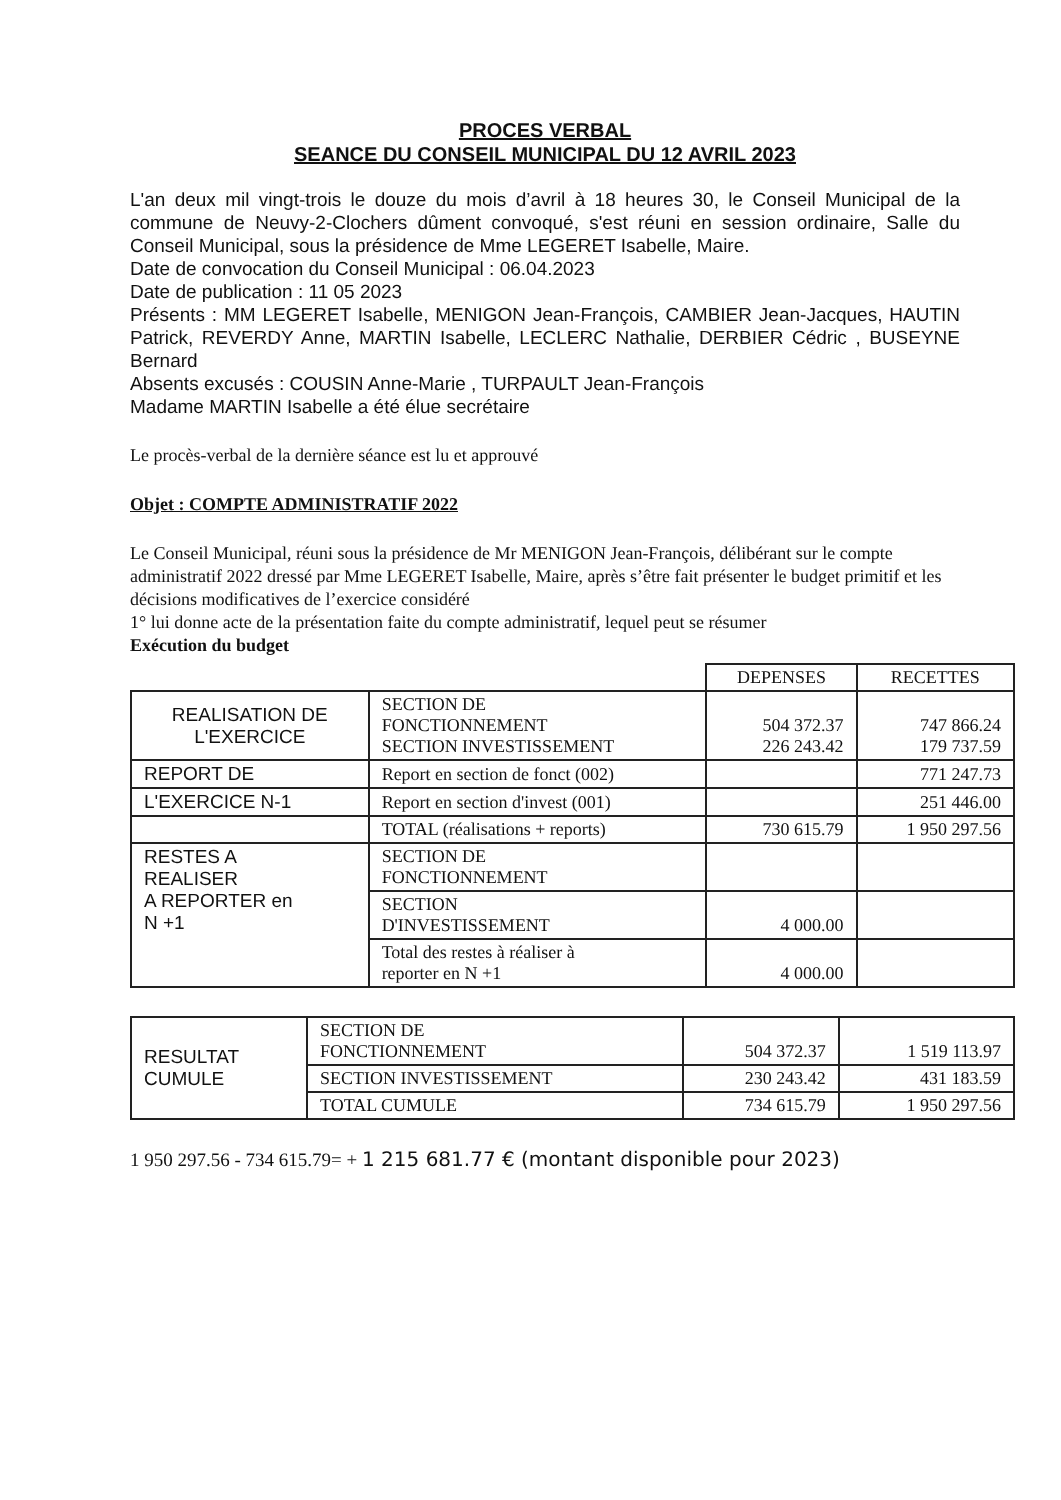PROCES VERBAL
SEANCE DU CONSEIL MUNICIPAL DU 12 AVRIL 2023
L'an deux mil vingt-trois le douze du mois d’avril à 18 heures 30, le Conseil Municipal de la commune de Neuvy-2-Clochers dûment convoqué, s'est réuni en session ordinaire, Salle du Conseil Municipal, sous la présidence de Mme LEGERET Isabelle, Maire.
Date de convocation du Conseil Municipal : 06.04.2023
Date de publication : 11 05 2023
Présents : MM LEGERET Isabelle, MENIGON Jean-François, CAMBIER Jean-Jacques, HAUTIN Patrick, REVERDY Anne, MARTIN Isabelle, LECLERC Nathalie, DERBIER Cédric , BUSEYNE Bernard
Absents excusés : COUSIN Anne-Marie , TURPAULT Jean-François
Madame MARTIN Isabelle a été élue secrétaire
Le procès-verbal de la dernière séance est lu et approuvé
Objet : COMPTE ADMINISTRATIF 2022
Le Conseil Municipal, réuni sous la présidence de Mr MENIGON Jean-François, délibérant sur le compte administratif 2022 dressé par Mme LEGERET Isabelle, Maire, après s’être fait présenter le budget primitif et les décisions modificatives de l’exercice considéré
1° lui donne acte de la présentation faite du compte administratif, lequel peut se résumer
Exécution du budget
| | | DEPENSES | RECETTES |
| REALISATION DE L'EXERCICE | SECTION DE FONCTIONNEMENT SECTION INVESTISSEMENT | 504 372.37 226 243.42 | 747 866.24 179 737.59 |
| REPORT DE | Report en section de fonct (002) | | 771 247.73 |
| L'EXERCICE N-1 | Report en section d'invest (001) | | 251 446.00 |
| | TOTAL (réalisations + reports) | 730 615.79 | 1 950 297.56 |
| RESTES A REALISER A REPORTER en N +1 | SECTION DE FONCTIONNEMENT | | |
| | SECTION D'INVESTISSEMENT | 4 000.00 | |
| | Total des restes à réaliser à reporter en N +1 | 4 000.00 | |
| RESULTAT CUMULE | SECTION DE FONCTIONNEMENT | 504 372.37 | 1 519 113.97 |
| | SECTION INVESTISSEMENT | 230 243.42 | 431 183.59 |
| | TOTAL CUMULE | 734 615.79 | 1 950 297.56 |
1 950 297.56 - 734 615.79= + 1 215 681.77 € (montant disponible pour 2023)